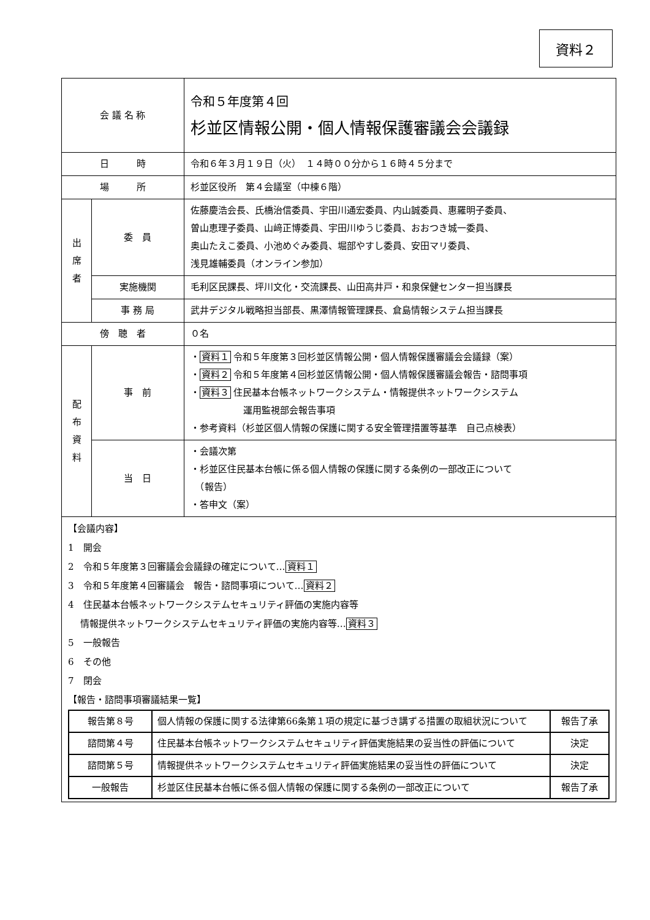資料２
| 会 議 名 称 | | 令和５年度第４回 杉並区情報公開・個人情報保護審議会会議録 |
| 日 時 | | 令和６年３月１９日（火） １４時００分から１６時４５分まで |
| 場 所 | | 杉並区役所 第４会議室（中棟６階） |
| 出 席 者 | 委 員 | 佐藤慶浩会長、氏橋治信委員、宇田川通宏委員、内山誠委員、惠羅明子委員、 曽山恵理子委員、山﨑正博委員、宇田川ゆうじ委員、おおつき城一委員、 奥山たえこ委員、小池めぐみ委員、堀部やすし委員、安田マリ委員、 浅見雄輔委員（オンライン参加） |
| | 実施機関 | 毛利区民課長、坪川文化・交流課長、山田高井戸・和泉保健センター担当課長 |
| | 事 務 局 | 武井デジタル戦略担当部長、黒澤情報管理課長、倉島情報システム担当課長 |
| 傍 聴 者 | | ０名 |
| 配 布 資 料 | 事 前 | ・ 資料１ 令和５年度第３回杉並区情報公開・個人情報保護審議会会議録（案） ・ 資料２ 令和５年度第４回杉並区情報公開・個人情報保護審議会報告・諮問事項 ・ 資料３ 住民基本台帳ネットワークシステム・情報提供ネットワークシステム 運用監視部会報告事項 ・参考資料（杉並区個人情報の保護に関する安全管理措置等基準 自己点検表） |
| | 当 日 | ・会議次第 ・杉並区住民基本台帳に係る個人情報の保護に関する条例の一部改正について （報告） ・答申文（案） |
【会議内容】
1　開会
2　令和５年度第３回審議会会議録の確定について…資料１
3　令和５年度第４回審議会　報告・諮問事項について…資料２
4　住民基本台帳ネットワークシステムセキュリティ評価の実施内容等
　 情報提供ネットワークシステムセキュリティ評価の実施内容等…資料３
5　一般報告
6　その他
7　閉会
【報告・諮問事項審議結果一覧】
| 報告第８号 | 個人情報の保護に関する法律第66条第１項の規定に基づき講ずる措置の取組状況について | 報告了承 |
| 諮問第４号 | 住民基本台帳ネットワークシステムセキュリティ評価実施結果の妥当性の評価について | 決定 |
| 諮問第５号 | 情報提供ネットワークシステムセキュリティ評価実施結果の妥当性の評価について | 決定 |
| 一般報告 | 杉並区住民基本台帳に係る個人情報の保護に関する条例の一部改正について | 報告了承 |